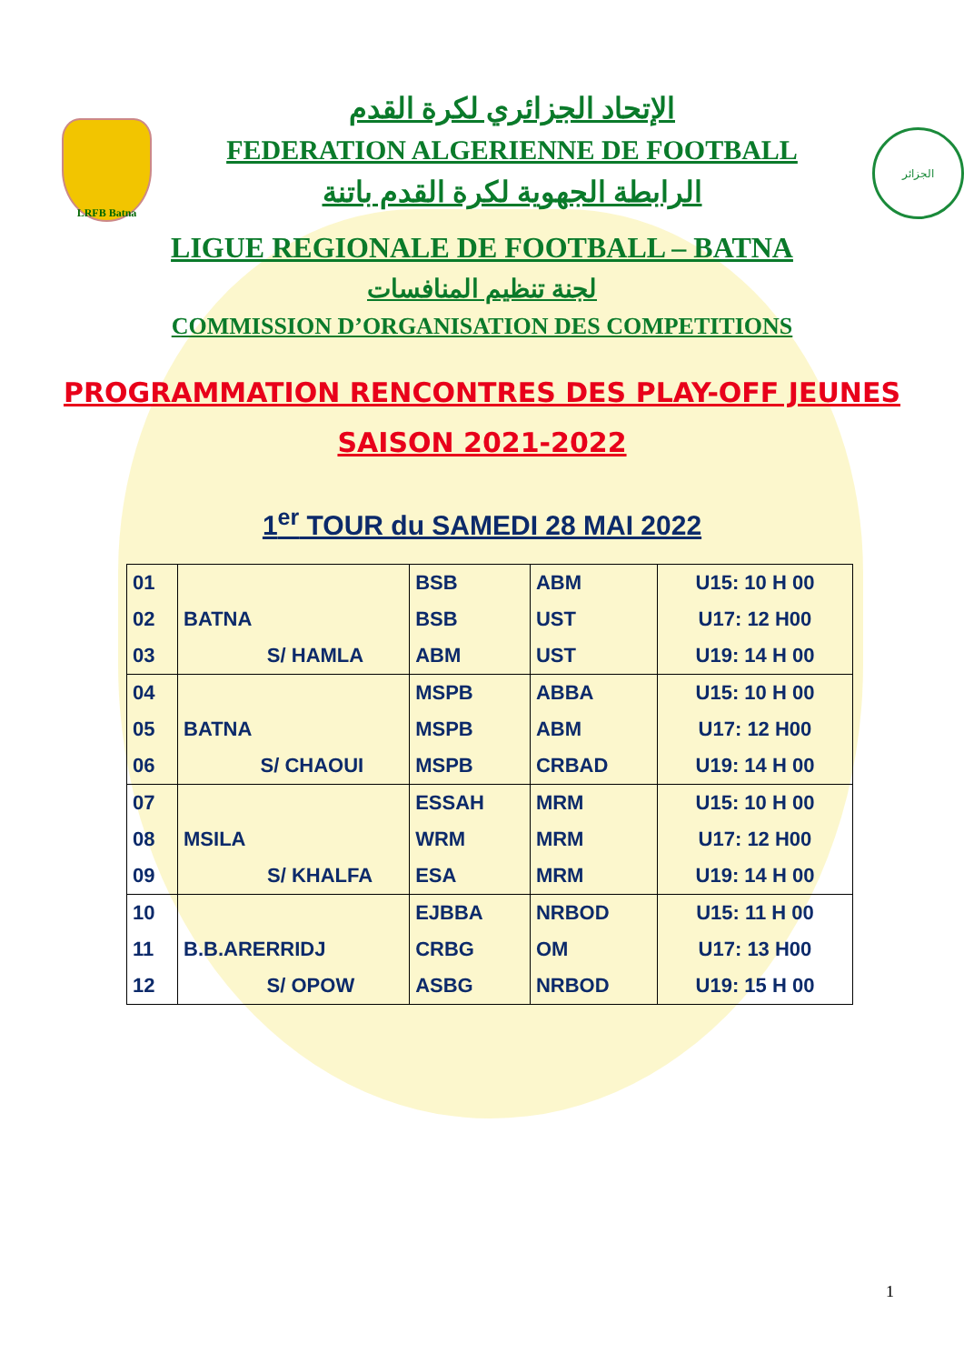LRFB Batna
الإتحاد الجزائري لكرة القدم
FEDERATION ALGERIENNE DE FOOTBALL
الرابطة الجهوية لكرة القدم باتنة
الجزائر
LIGUE REGIONALE DE FOOTBALL – BATNA
لجنة تنظيم المنافسات
COMMISSION D’ORGANISATION DES COMPETITIONS
PROGRAMMATION RENCONTRES DES PLAY-OFF JEUNES
SAISON 2021-2022
1<sup>er</sup> TOUR du SAMEDI 28 MAI 2022
| 01 | | BSB | ABM | U15: 10 H 00 |
| 02 | BATNA | BSB | UST | U17: 12 H00 |
| 03 | S/ HAMLA | ABM | UST | U19: 14 H 00 |
| 04 | | MSPB | ABBA | U15: 10 H 00 |
| 05 | BATNA | MSPB | ABM | U17: 12 H00 |
| 06 | S/ CHAOUI | MSPB | CRBAD | U19: 14 H 00 |
| 07 | | ESSAH | MRM | U15: 10 H 00 |
| 08 | MSILA | WRM | MRM | U17: 12 H00 |
| 09 | S/ KHALFA | ESA | MRM | U19: 14 H 00 |
| 10 | | EJBBA | NRBOD | U15: 11 H 00 |
| 11 | B.B.ARERRIDJ | CRBG | OM | U17: 13 H00 |
| 12 | S/ OPOW | ASBG | NRBOD | U19: 15 H 00 |
1